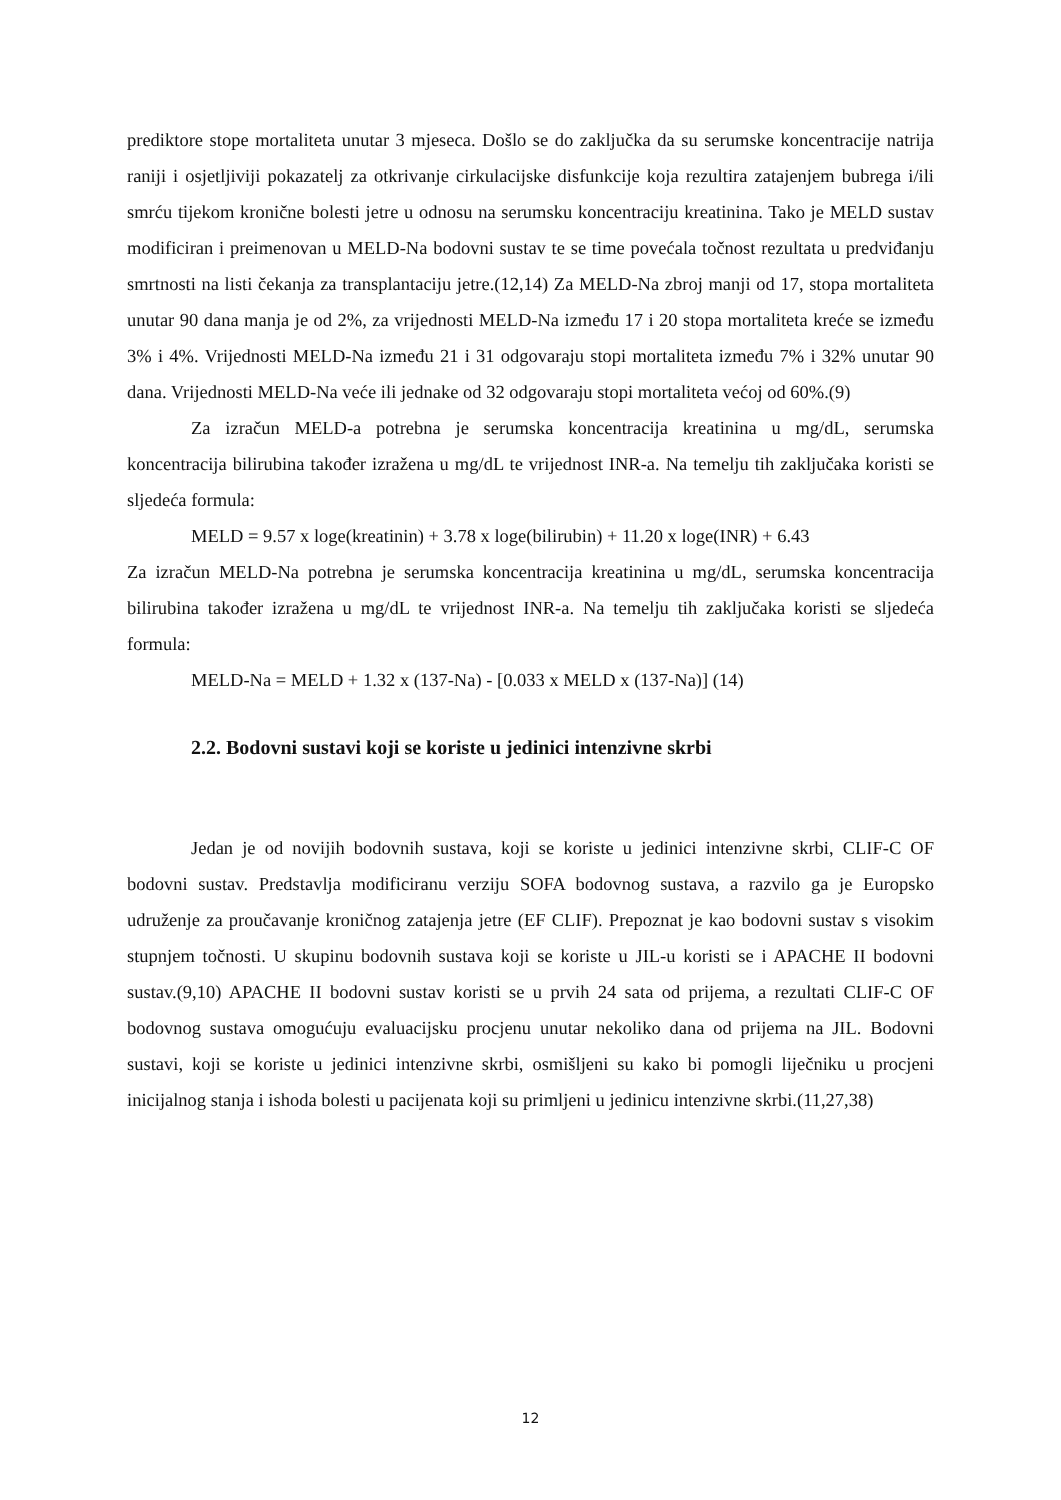prediktore stope mortaliteta unutar 3 mjeseca. Došlo se do zaključka da su serumske koncentracije natrija raniji i osjetljiviji pokazatelj za otkrivanje cirkulacijske disfunkcije koja rezultira zatajenjem bubrega i/ili smrću tijekom kronične bolesti jetre u odnosu na serumsku koncentraciju kreatinina. Tako je MELD sustav modificiran i preimenovan u MELD-Na bodovni sustav te se time povećala točnost rezultata u predviđanju smrtnosti na listi čekanja za transplantaciju jetre.(12,14) Za MELD-Na zbroj manji od 17, stopa mortaliteta unutar 90 dana manja je od 2%, za vrijednosti MELD-Na između 17 i 20 stopa mortaliteta kreće se između 3% i 4%. Vrijednosti MELD-Na između 21 i 31 odgovaraju stopi mortaliteta između 7% i 32% unutar 90 dana. Vrijednosti MELD-Na veće ili jednake od 32 odgovaraju stopi mortaliteta većoj od 60%.(9)
Za izračun MELD-a potrebna je serumska koncentracija kreatinina u mg/dL, serumska koncentracija bilirubina također izražena u mg/dL te vrijednost INR-a. Na temelju tih zaključaka koristi se sljedeća formula:
MELD = 9.57 x loge(kreatinin) + 3.78 x loge(bilirubin) + 11.20 x loge(INR) + 6.43
Za izračun MELD-Na potrebna je serumska koncentracija kreatinina u mg/dL, serumska koncentracija bilirubina također izražena u mg/dL te vrijednost INR-a. Na temelju tih zaključaka koristi se sljedeća formula:
MELD-Na = MELD + 1.32 x (137-Na) - [0.033 x MELD x (137-Na)] (14)
2.2. Bodovni sustavi koji se koriste u jedinici intenzivne skrbi
Jedan je od novijih bodovnih sustava, koji se koriste u jedinici intenzivne skrbi, CLIF-C OF bodovni sustav. Predstavlja modificiranu verziju SOFA bodovnog sustava, a razvilo ga je Europsko udruženje za proučavanje kroničnog zatajenja jetre (EF CLIF). Prepoznat je kao bodovni sustav s visokim stupnjem točnosti. U skupinu bodovnih sustava koji se koriste u JIL-u koristi se i APACHE II bodovni sustav.(9,10) APACHE II bodovni sustav koristi se u prvih 24 sata od prijema, a rezultati CLIF-C OF bodovnog sustava omogućuju evaluacijsku procjenu unutar nekoliko dana od prijema na JIL. Bodovni sustavi, koji se koriste u jedinici intenzivne skrbi, osmišljeni su kako bi pomogli liječniku u procjeni inicijalnog stanja i ishoda bolesti u pacijenata koji su primljeni u jedinicu intenzivne skrbi.(11,27,38)
12